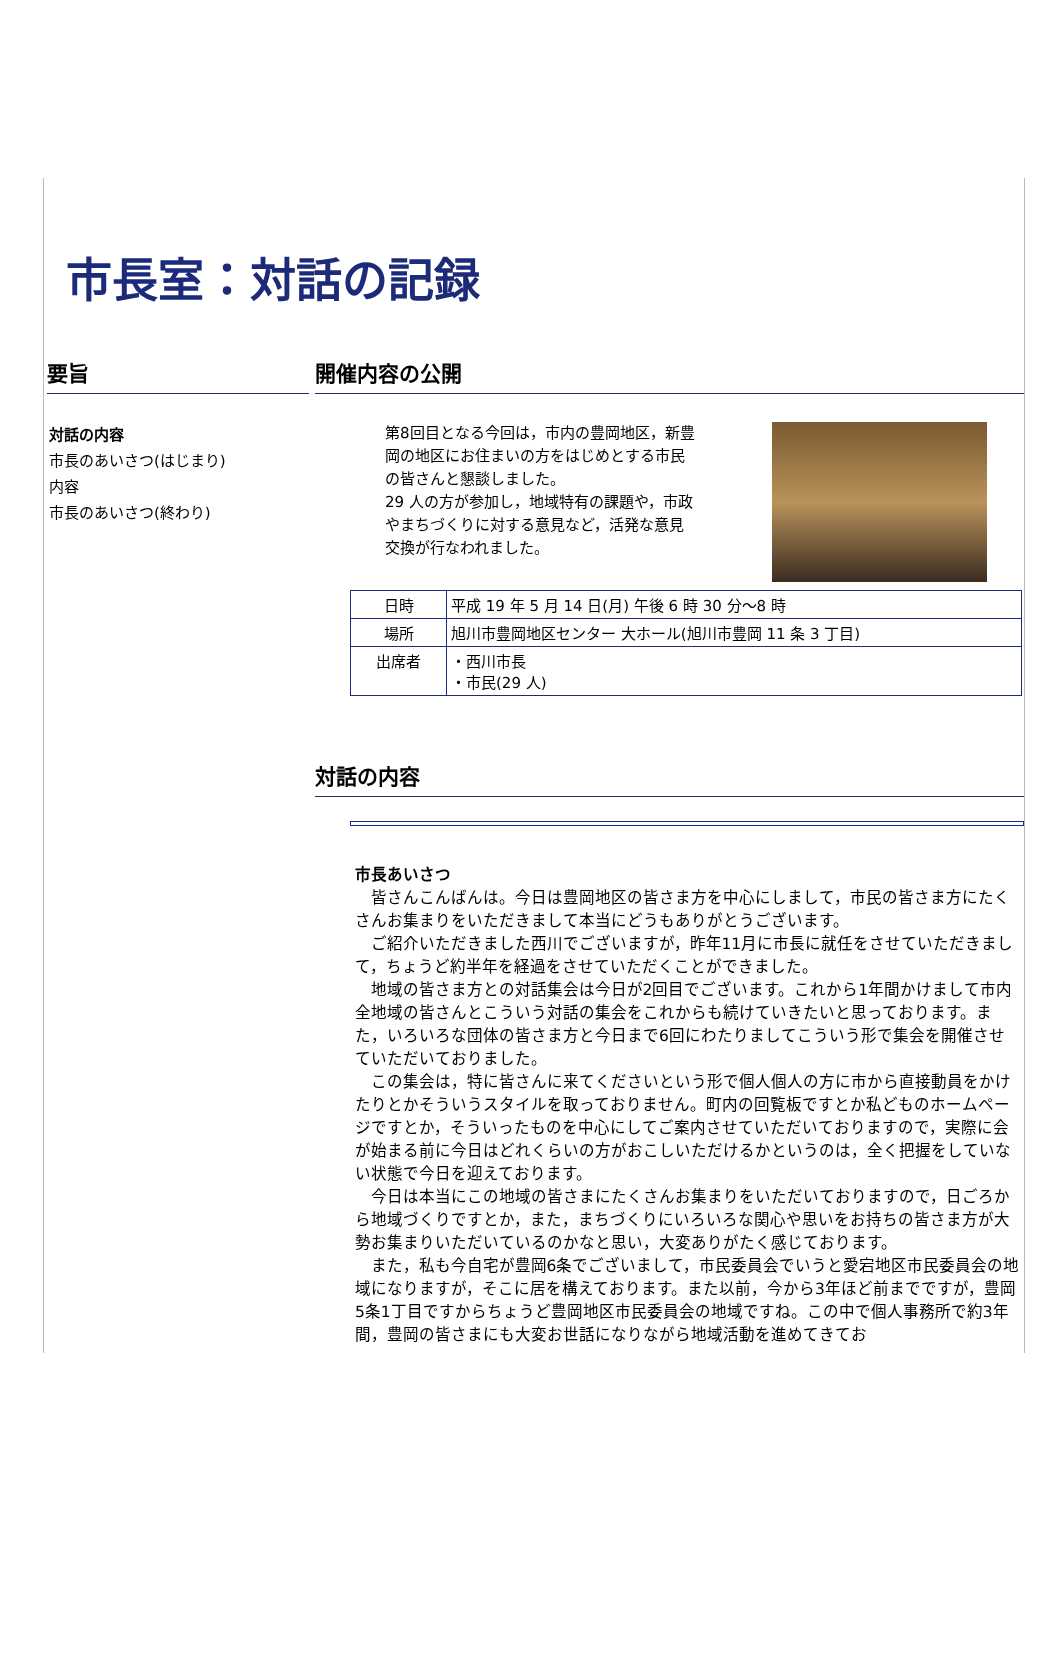市長室：対話の記録
要旨
対話の内容
市長のあいさつ(はじまり)
内容
市長のあいさつ(終わり)
開催内容の公開
第8回目となる今回は，市内の豊岡地区，新豊岡の地区にお住まいの方をはじめとする市民の皆さんと懇談しました。
29 人の方が参加し，地域特有の課題や，市政やまちづくりに対する意見など，活発な意見交換が行なわれました。
| 日時 | 平成 19 年 5 月 14 日(月) 午後 6 時 30 分～8 時 |
| 場所 | 旭川市豊岡地区センター 大ホール(旭川市豊岡 11 条 3 丁目) |
| 出席者 | ・西川市長 ・市民(29 人) |
対話の内容
市長あいさつ
皆さんこんばんは。今日は豊岡地区の皆さま方を中心にしまして，市民の皆さま方にたくさんお集まりをいただきまして本当にどうもありがとうございます。
ご紹介いただきました西川でございますが，昨年11月に市長に就任をさせていただきまして，ちょうど約半年を経過をさせていただくことができました。
地域の皆さま方との対話集会は今日が2回目でございます。これから1年間かけまして市内全地域の皆さんとこういう対話の集会をこれからも続けていきたいと思っております。また，いろいろな団体の皆さま方と今日まで6回にわたりましてこういう形で集会を開催させていただいておりました。
この集会は，特に皆さんに来てくださいという形で個人個人の方に市から直接動員をかけたりとかそういうスタイルを取っておりません。町内の回覧板ですとか私どものホームページですとか，そういったものを中心にしてご案内させていただいておりますので，実際に会が始まる前に今日はどれくらいの方がおこしいただけるかというのは，全く把握をしていない状態で今日を迎えております。
今日は本当にこの地域の皆さまにたくさんお集まりをいただいておりますので，日ごろから地域づくりですとか，また，まちづくりにいろいろな関心や思いをお持ちの皆さま方が大勢お集まりいただいているのかなと思い，大変ありがたく感じております。
また，私も今自宅が豊岡6条でございまして，市民委員会でいうと愛宕地区市民委員会の地域になりますが，そこに居を構えております。また以前，今から3年ほど前までですが，豊岡5条1丁目ですからちょうど豊岡地区市民委員会の地域ですね。この中で個人事務所で約3年間，豊岡の皆さまにも大変お世話になりながら地域活動を進めてきてお